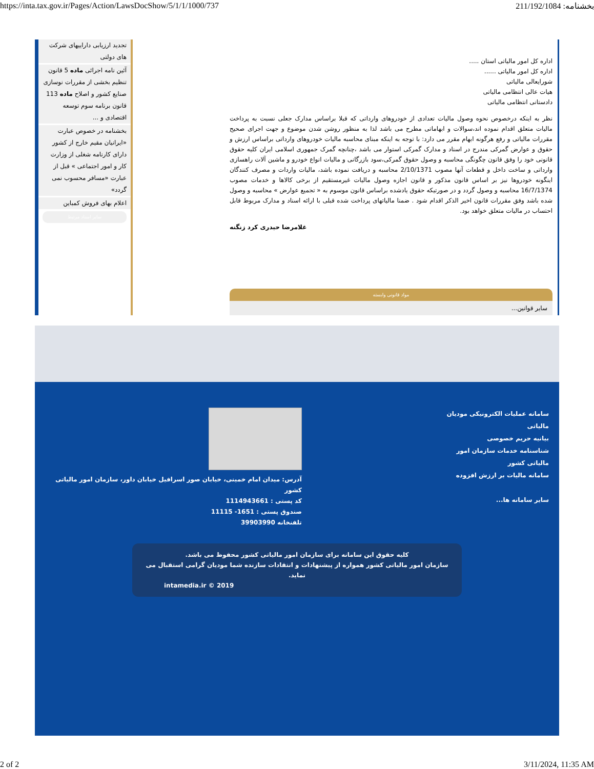https://inta.tax.gov.ir/Pages/Action/LawsDocShow/5/1/1/1000/737 بخشنامه: 211/192/1084
اداره کل امور مالیاتی استان .....
اداره کل امور مالیاتی ......
شورایعالی مالیاتی
هیات عالی انتظامی مالیاتی
دادستانی انتظامی مالیاتی
نظر به اینکه درخصوص نحوه وصول مالیات تعدادی از خودروهای وارداتی که قبلا براساس مدارک جعلی نسبت به پرداخت مالیات متعلق اقدام نموده اند،سوالات و ابهاماتی مطرح می باشد لذا به منظور روشن شدن موضوع و جهت اجرای صحیح مقررات مالیاتی و رفع هرگونه ابهام مقرر می دارد: با توجه به اینکه مبنای محاسبه مالیات خودروهای وارداتی براساس ارزش و حقوق و عوارض گمرکی مندرج در اسناد و مدارک گمرکی استوار می باشد ،چنانچه گمرک جمهوری اسلامی ایران کلیه حقوق قانونی خود را وفق قانون چگونگی محاسبه و وصول حقوق گمرکی،سود بازرگانی و مالیات انواع خودرو و ماشین آلات راهسازی وارداتی و ساخت داخل و قطعات آنها مصوب 2/10/1371 محاسبه و دریافت نموده باشد، مالیات واردات و مصرف کنندگان اینگونه خودروها نیز بر اساس قانون مذکور و قانون اجازه وصول مالیات غیرمستقیم از برخی کالاها و خدمات مصوب 16/7/1374 محاسبه و وصول گردد و در صورتیکه حقوق یادشده براساس قانون موسوم به « تجمیع عوارض » محاسبه و وصول شده باشد وفق مقررات قانون اخیر الذکر اقدام شود . ضمنا مالیاتهای پرداخت شده قبلی با ارائه اسناد و مدارک مربوط قابل احتساب در مالیات متعلق خواهد بود.
غلامرضا حیدری کرد زنگنه
مواد قانونی وابسته
سایر قوانین...
تجدید ارزیابی داراییهای شرکت های دولتی
آئین نامه اجرائی ماده 5 قانون تنظیم بخشی از مقررات نوسازی صنایع کشور و اصلاح ماده 113 قانون برنامه سوم توسعه اقتصادی و ...
بخشنامه در خصوص عبارت «ایرانیان مقیم خارج از کشور دارای کارنامه شغلی از وزارت کار و امور اجتماعی » قبل از عبارت «مسافر محسوب نمی گردد»
اعلام بهای فروش کمباین
سایر اسناد مرتبط
سامانه عملیات الکترونیکی مودیان مالیاتی
بیانیه حریم خصوصی
شناسنامه خدمات سازمان امور مالیاتی کشور
سامانه مالیات بر ارزش افزوده
سایر سامانه ها...
آدرس: میدان امام خمینی، خیابان صور اسرافیل خیابان داور، سازمان امور مالیاتی کشور
کد پستی : 1114943661
صندوق پستی : 1651- 11115
تلفنخانه 39903990
کلیه حقوق این سامانه برای سازمان امور مالیاتی کشور محفوظ می باشد.
سازمان امور مالیاتی کشور همواره از پیشنهادات و انتقادات سازنده شما مودیان گرامی استقبال می نماید.
intamedia.ir © 2019
2 of 2 3/11/2024, 11:35 AM